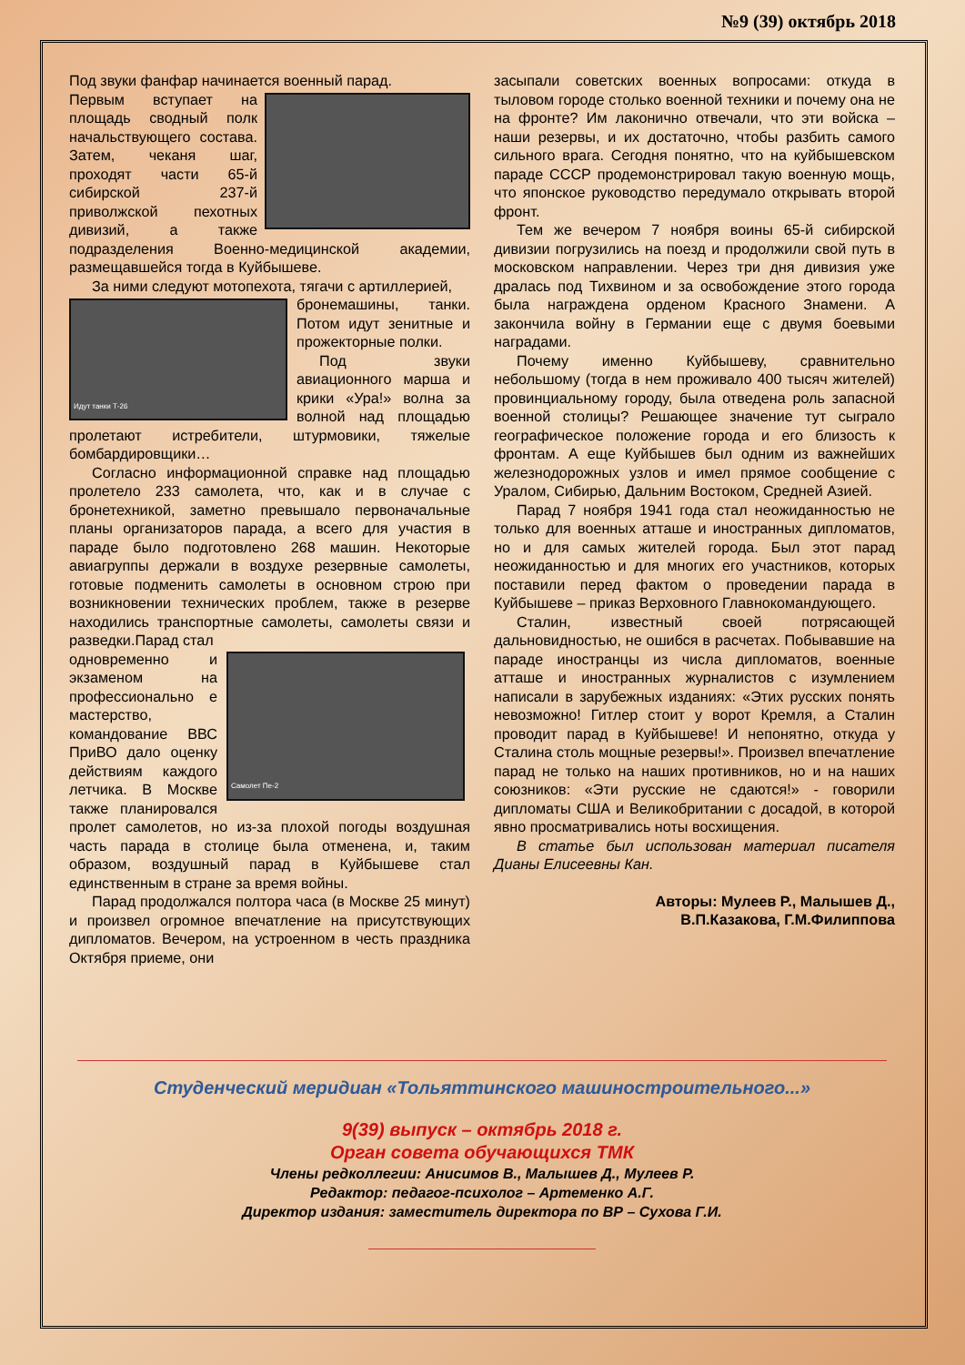№9 (39) октябрь 2018
Под звуки фанфар начинается военный парад.
Первым вступает на площадь сводный полк начальствующего состава. Затем, чеканя шаг, проходят части 65-й сибирской 237-й приволжской пехотных дивизий, а также подразделения Военно-медицинской академии, размещавшейся тогда в Куйбышеве.
За ними следуют мотопехота, тягачи с артиллерией,
Идут танки Т-26
бронемашины, танки. Потом идут зенитные и прожекторные полки.
Под звуки авиационного марша и крики «Ура!» волна за волной над площадью пролетают истребители, штурмовики, тяжелые бомбардировщики…
Согласно информационной справке над площадью пролетело 233 самолета, что, как и в случае с бронетехникой, заметно превышало первоначальные планы организаторов парада, а всего для участия в параде было подготовлено 268 машин. Некоторые авиагруппы держали в воздухе резервные самолеты, готовые подменить самолеты в основном строю при возникновении технических проблем, также в резерве находились транспортные самолеты, самолеты связи и разведки.Парад стал
Самолет Пе-2
одновременно и экзаменом на профессионально е мастерство, командование ВВС ПриВО дало оценку действиям каждого летчика. В Москве также планировался пролет самолетов, но из-за плохой погоды воздушная часть парада в столице была отменена, и, таким образом, воздушный парад в Куйбышеве стал единственным в стране за время войны.
Парад продолжался полтора часа (в Москве 25 минут) и произвел огромное впечатление на присутствующих дипломатов. Вечером, на устроенном в честь праздника Октября приеме, они
засыпали советских военных вопросами: откуда в тыловом городе столько военной техники и почему она не на фронте? Им лаконично отвечали, что эти войска – наши резервы, и их достаточно, чтобы разбить самого сильного врага. Сегодня понятно, что на куйбышевском параде СССР продемонстрировал такую военную мощь, что японское руководство передумало открывать второй фронт.
Тем же вечером 7 ноября воины 65-й сибирской дивизии погрузились на поезд и продолжили свой путь в московском направлении. Через три дня дивизия уже дралась под Тихвином и за освобождение этого города была награждена орденом Красного Знамени. А закончила войну в Германии еще с двумя боевыми наградами.
Почему именно Куйбышеву, сравнительно небольшому (тогда в нем проживало 400 тысяч жителей) провинциальному городу, была отведена роль запасной военной столицы? Решающее значение тут сыграло географическое положение города и его близость к фронтам. А еще Куйбышев был одним из важнейших железнодорожных узлов и имел прямое сообщение с Уралом, Сибирью, Дальним Востоком, Средней Азией.
Парад 7 ноября 1941 года стал неожиданностью не только для военных атташе и иностранных дипломатов, но и для самых жителей города. Был этот парад неожиданностью и для многих его участников, которых поставили перед фактом о проведении парада в Куйбышеве – приказ Верховного Главнокомандующего.
Сталин, известный своей потрясающей дальновидностью, не ошибся в расчетах. Побывавшие на параде иностранцы из числа дипломатов, военные атташе и иностранных журналистов с изумлением написали в зарубежных изданиях: «Этих русских понять невозможно! Гитлер стоит у ворот Кремля, а Сталин проводит парад в Куйбышеве! И непонятно, откуда у Сталина столь мощные резервы!». Произвел впечатление парад не только на наших противников, но и на наших союзников: «Эти русские не сдаются!» - говорили дипломаты США и Великобритании с досадой, в которой явно просматривались ноты восхищения.
В статье был использован материал писателя Дианы Елисеевны Кан.
Авторы: Мулеев Р., Малышев Д.,
В.П.Казакова, Г.М.Филиппова
Студенческий меридиан «Тольяттинского машиностроительного...»
9(39) выпуск – октябрь 2018 г.
Орган совета обучающихся ТМК
Члены редколлегии: Анисимов В., Малышев Д., Мулеев Р.
Редактор: педагог-психолог – Артеменко А.Г.
Директор издания: заместитель директора по ВР – Сухова Г.И.